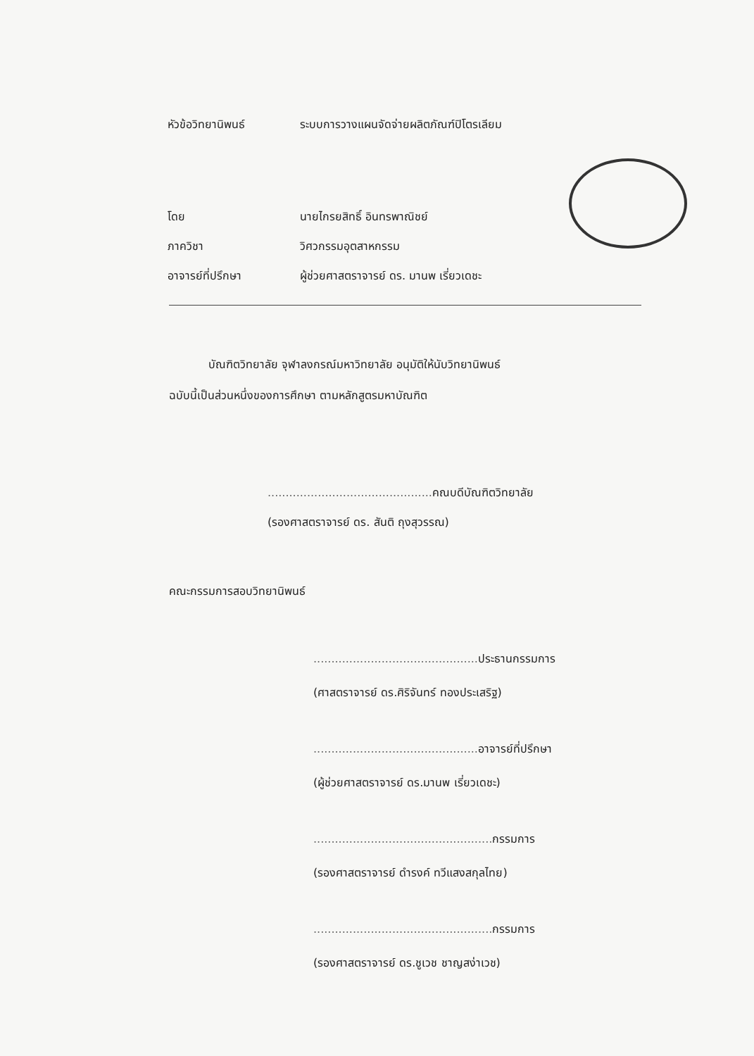หัวข้อวิทยานิพนธ์ ระบบการวางแผนจัดจ่ายผลิตภัณฑ์ปิโตรเลียม
โดย นายไกรยสิทธิ์ อินทรพาณิชย์
ภาควิชา วิศวกรรมอุตสาหกรรม
อาจารย์ที่ปรึกษา ผู้ช่วยศาสตราจารย์ ดร. มานพ เรี่ยวเดชะ
บัณฑิตวิทยาลัย จุฬาลงกรณ์มหาวิทยาลัย อนุมัติให้นับวิทยานิพนธ์
ฉบับนี้เป็นส่วนหนึ่งของการศึกษา ตามหลักสูตรมหาบัณฑิต
.............................................. คณบดีบัณฑิตวิทยาลัย
(รองศาสตราจารย์ ดร. สันติ ถุงสุวรรณ)
คณะกรรมการสอบวิทยานิพนธ์
.............................................. ประธานกรรมการ
(ศาสตราจารย์ ดร.ศิริจันทร์ ทองประเสริฐ)
.............................................. อาจารย์ที่ปรึกษา
(ผู้ช่วยศาสตราจารย์ ดร.มานพ เรี่ยวเดชะ)
.................................................. กรรมการ
(รองศาสตราจารย์ ดำรงค์ ทวีแสงสกุลไทย)
.................................................. กรรมการ
(รองศาสตราจารย์ ดร.ชูเวช ชาญสง่าเวช)